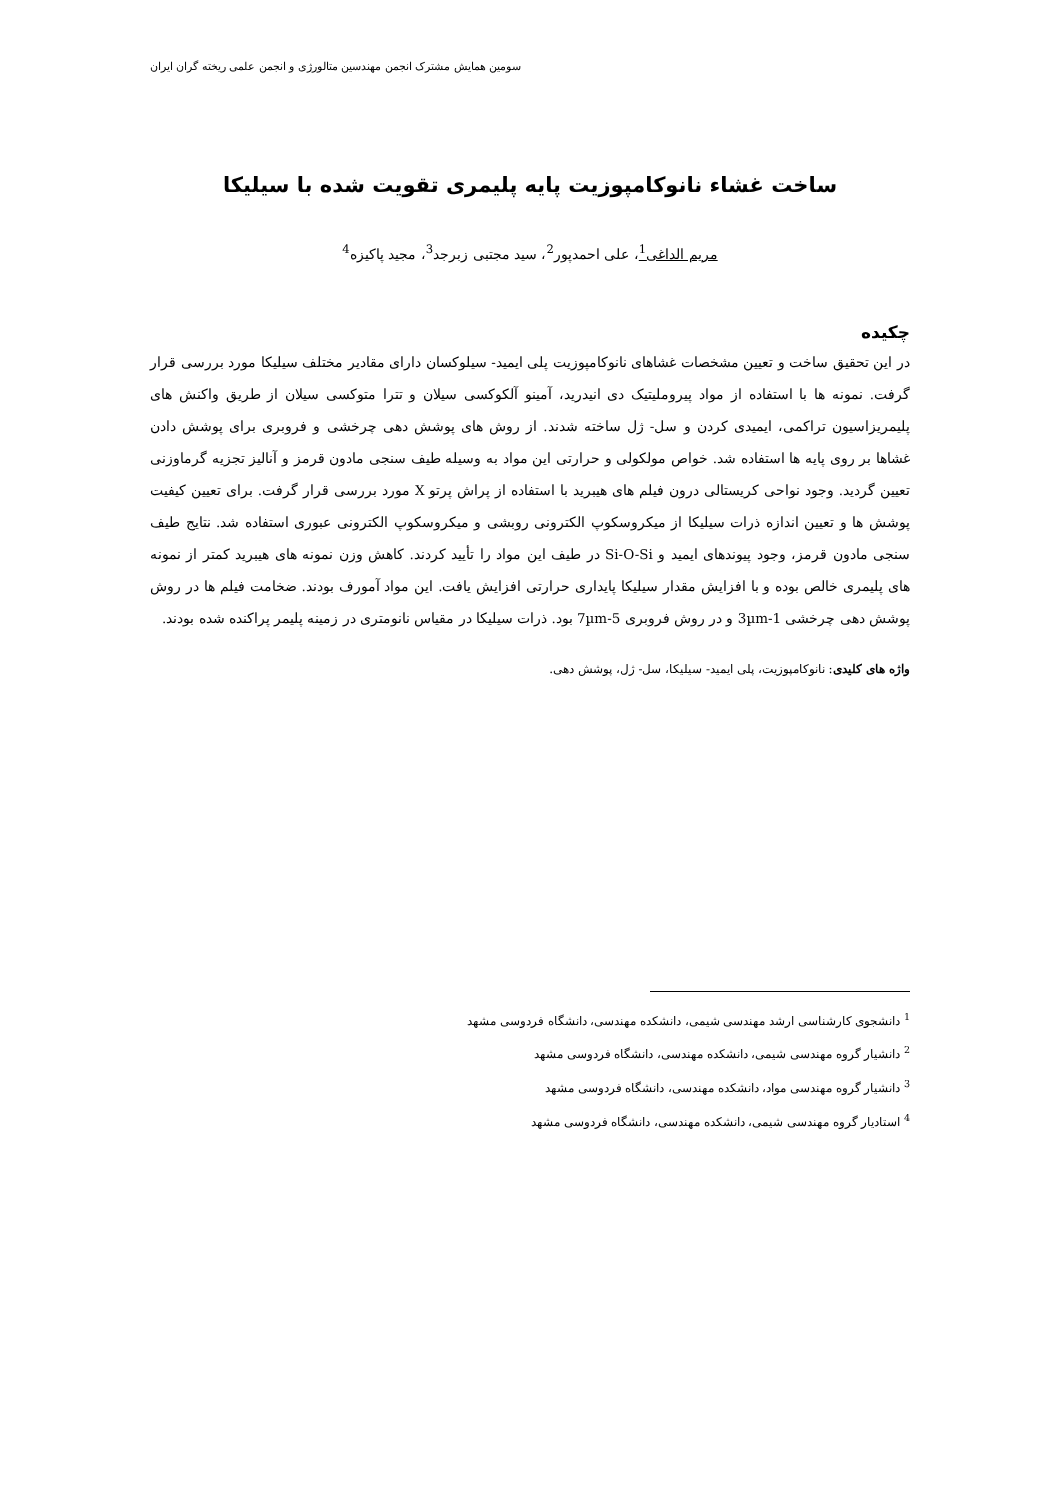سومین همایش مشترک انجمن مهندسین متالورژی و انجمن علمی ریخته گران ایران
ساخت غشاء نانوکامپوزیت پایه پلیمری تقویت شده با سیلیکا
مریم الداغی<sup>1</sup>، علی احمدپور<sup>2</sup>، سید مجتبی زبرجد<sup>3</sup>، مجید پاکیزه<sup>4</sup>
چکیده
در این تحقیق ساخت و تعیین مشخصات غشاهای نانوکامپوزیت پلی ایمید- سیلوکسان دارای مقادیر مختلف سیلیکا مورد بررسی قرار گرفت. نمونه ها با استفاده از مواد پیروملیتیک دی انیدرید، آمینو آلکوکسی سیلان و تترا متوکسی سیلان از طریق واکنش های پلیمریزاسیون تراکمی، ایمیدی کردن و سل- ژل ساخته شدند. از روش های پوشش دهی چرخشی و فروبری برای پوشش دادن غشاها بر روی پایه ها استفاده شد. خواص مولکولی و حرارتی این مواد به وسیله طیف سنجی مادون قرمز و آنالیز تجزیه گرماوزنی تعیین گردید. وجود نواحی کریستالی درون فیلم های هیبرید با استفاده از پراش پرتو X مورد بررسی قرار گرفت. برای تعیین کیفیت پوشش ها و تعیین اندازه ذرات سیلیکا از میکروسکوپ الکترونی روبشی و میکروسکوپ الکترونی عبوری استفاده شد. نتایج طیف سنجی مادون قرمز، وجود پیوندهای ایمید و Si-O-Si در طیف این مواد را تأیید کردند. کاهش وزن نمونه های هیبرید کمتر از نمونه های پلیمری خالص بوده و با افزایش مقدار سیلیکا پایداری حرارتی افزایش یافت. این مواد آمورف بودند. ضخامت فیلم ها در روش پوشش دهی چرخشی 1-3µm و در روش فروبری 5-7µm بود. ذرات سیلیکا در مقیاس نانومتری در زمینه پلیمر پراکنده شده بودند.
واژه های کلیدی: نانوکامپوزیت، پلی ایمید- سیلیکا، سل- ژل، پوشش دهی.
<sup>1</sup> دانشجوی کارشناسی ارشد مهندسی شیمی، دانشکده مهندسی، دانشگاه فردوسی مشهد
<sup>2</sup> دانشیار گروه مهندسی شیمی، دانشکده مهندسی، دانشگاه فردوسی مشهد
<sup>3</sup> دانشیار گروه مهندسی مواد، دانشکده مهندسی، دانشگاه فردوسی مشهد
<sup>4</sup> استادیار گروه مهندسی شیمی، دانشکده مهندسی، دانشگاه فردوسی مشهد